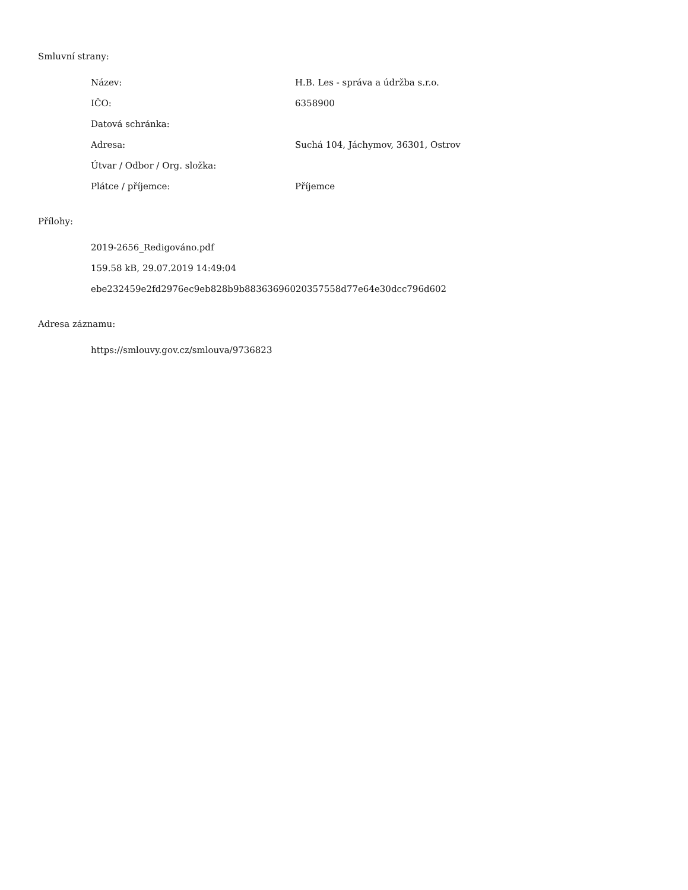Smluvní strany:
| Název: | H.B. Les - správa a údržba s.r.o. |
| IČO: | 6358900 |
| Datová schránka: | |
| Adresa: | Suchá 104, Jáchymov, 36301, Ostrov |
| Útvar / Odbor / Org. složka: | |
| Plátce / příjemce: | Příjemce |
Přílohy:
2019-2656_Redigováno.pdf
159.58 kB, 29.07.2019 14:49:04
ebe232459e2fd2976ec9eb828b9b88363696020357558d77e64e30dcc796d602
Adresa záznamu:
https://smlouvy.gov.cz/smlouva/9736823